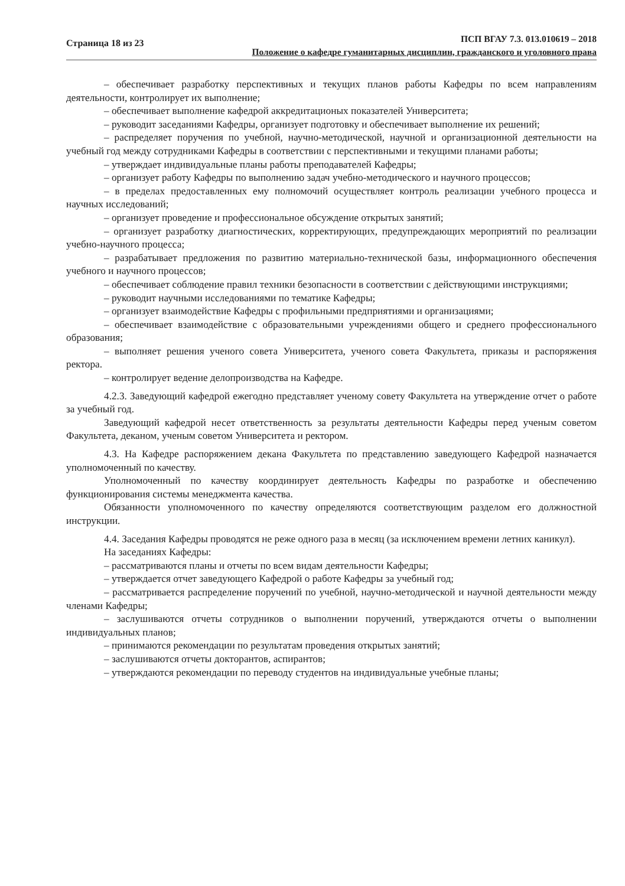Страница 18 из 23
ПСП ВГАУ 7.3. 013.010619 – 2018
Положение о кафедре гуманитарных дисциплин, гражданского и уголовного права
– обеспечивает разработку перспективных и текущих планов работы Кафедры по всем направлениям деятельности, контролирует их выполнение;
– обеспечивает выполнение кафедрой аккредитационых показателей Университета;
– руководит заседаниями Кафедры, организует подготовку и обеспечивает выполнение их решений;
– распределяет поручения по учебной, научно-методической, научной и организационной деятельности на учебный год между сотрудниками Кафедры в соответствии с перспективными и текущими планами работы;
– утверждает индивидуальные планы работы преподавателей Кафедры;
– организует работу Кафедры по выполнению задач учебно-методического и научного процессов;
– в пределах предоставленных ему полномочий осуществляет контроль реализации учебного процесса и научных исследований;
– организует проведение и профессиональное обсуждение открытых занятий;
– организует разработку диагностических, корректирующих, предупреждающих мероприятий по реализации учебно-научного процесса;
– разрабатывает предложения по развитию материально-технической базы, информационного обеспечения учебного и научного процессов;
– обеспечивает соблюдение правил техники безопасности в соответствии с действующими инструкциями;
– руководит научными исследованиями по тематике Кафедры;
– организует взаимодействие Кафедры с профильными предприятиями и организациями;
– обеспечивает взаимодействие с образовательными учреждениями общего и среднего профессионального образования;
– выполняет решения ученого совета Университета, ученого совета Факультета, приказы и распоряжения ректора.
– контролирует ведение делопроизводства на Кафедре.
4.2.3. Заведующий кафедрой ежегодно представляет ученому совету Факультета на утверждение отчет о работе за учебный год.
Заведующий кафедрой несет ответственность за результаты деятельности Кафедры перед ученым советом Факультета, деканом, ученым советом Университета и ректором.
4.3. На Кафедре распоряжением декана Факультета по представлению заведующего Кафедрой назначается уполномоченный по качеству.
Уполномоченный по качеству координирует деятельность Кафедры по разработке и обеспечению функционирования системы менеджмента качества.
Обязанности уполномоченного по качеству определяются соответствующим разделом его должностной инструкции.
4.4. Заседания Кафедры проводятся не реже одного раза в месяц (за исключением времени летних каникул).
На заседаниях Кафедры:
– рассматриваются планы и отчеты по всем видам деятельности Кафедры;
– утверждается отчет заведующего Кафедрой о работе Кафедры за учебный год;
– рассматривается распределение поручений по учебной, научно-методической и научной деятельности между членами Кафедры;
– заслушиваются отчеты сотрудников о выполнении поручений, утверждаются отчеты о выполнении индивидуальных планов;
– принимаются рекомендации по результатам проведения открытых занятий;
– заслушиваются отчеты докторантов, аспирантов;
– утверждаются рекомендации по переводу студентов на индивидуальные учебные планы;